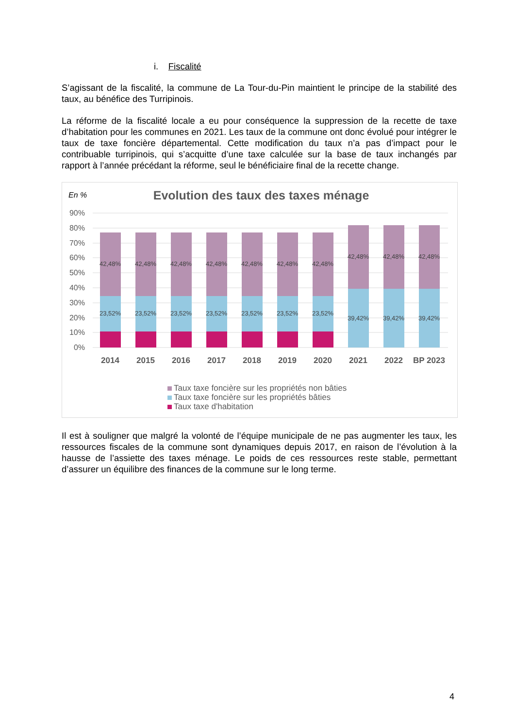i. Fiscalité
S’agissant de la fiscalité, la commune de La Tour-du-Pin maintient le principe de la stabilité des taux, au bénéfice des Turripinois.
La réforme de la fiscalité locale a eu pour conséquence la suppression de la recette de taxe d’habitation pour les communes en 2021. Les taux de la commune ont donc évolué pour intégrer le taux de taxe foncière départemental. Cette modification du taux n’a pas d’impact pour le contribuable turripinois, qui s’acquitte d’une taxe calculée sur la base de taux inchangés par rapport à l’année précédant la réforme, seul le bénéficiaire final de la recette change.
En %
Evolution des taux des taxes ménage
90%
80%
70%
60%
50%
40%
30%
20%
10%
0%
42,48%
23,52%
42,48%
23,52%
42,48%
23,52%
42,48%
23,52%
42,48%
23,52%
42,48%
23,52%
42,48%
23,52%
42,48%
39,42%
42,48%
39,42%
42,48%
39,42%
2014
2015
2016
2017
2018
2019
2020
2021
2022
BP 2023
Taux taxe foncière sur les propriétés non bâties
Taux taxe foncière sur les propriétés bâties
Taux taxe d'habitation
Il est à souligner que malgré la volonté de l’équipe municipale de ne pas augmenter les taux, les ressources fiscales de la commune sont dynamiques depuis 2017, en raison de l’évolution à la hausse de l’assiette des taxes ménage. Le poids de ces ressources reste stable, permettant d’assurer un équilibre des finances de la commune sur le long terme.
4